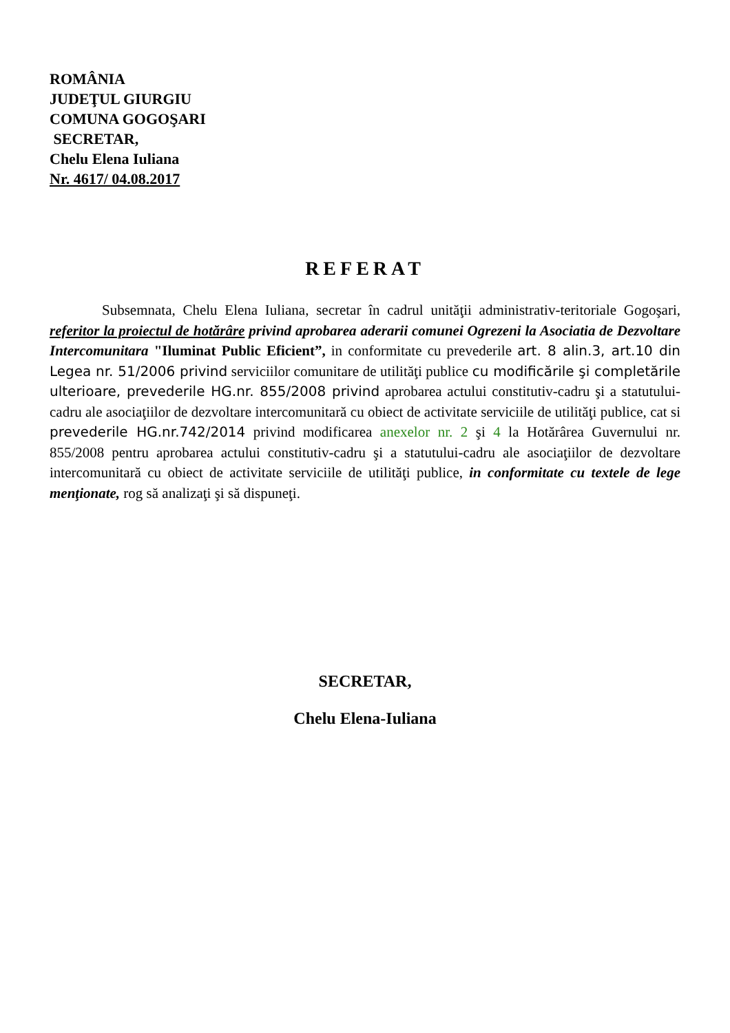ROMÂNIA
JUDEŢUL GIURGIU
COMUNA GOGOŞARI
SECRETAR,
Chelu Elena Iuliana
Nr. 4617/ 04.08.2017
REFERAT
Subsemnata, Chelu Elena Iuliana, secretar în cadrul unităţii administrativ-teritoriale Gogoşari, referitor la proiectul de hotărâre privind aprobarea aderarii comunei Ogrezeni la Asociatia de Dezvoltare Intercomunitara "Iluminat Public Eficient”, in conformitate cu prevederile art. 8 alin.3, art.10 din Legea nr. 51/2006 privind serviciilor comunitare de utilităţi publice cu modificările şi completările ulterioare, prevederile HG.nr. 855/2008 privind aprobarea actului constitutiv-cadru şi a statutului-cadru ale asociaţiilor de dezvoltare intercomunitară cu obiect de activitate serviciile de utilităţi publice, cat si prevederile HG.nr.742/2014 privind modificarea anexelor nr. 2 şi 4 la Hotărârea Guvernului nr. 855/2008 pentru aprobarea actului constitutiv-cadru şi a statutului-cadru ale asociaţiilor de dezvoltare intercomunitară cu obiect de activitate serviciile de utilităţi publice, in conformitate cu textele de lege menţionate, rog să analizaţi şi să dispuneţi.
SECRETAR,
Chelu Elena-Iuliana